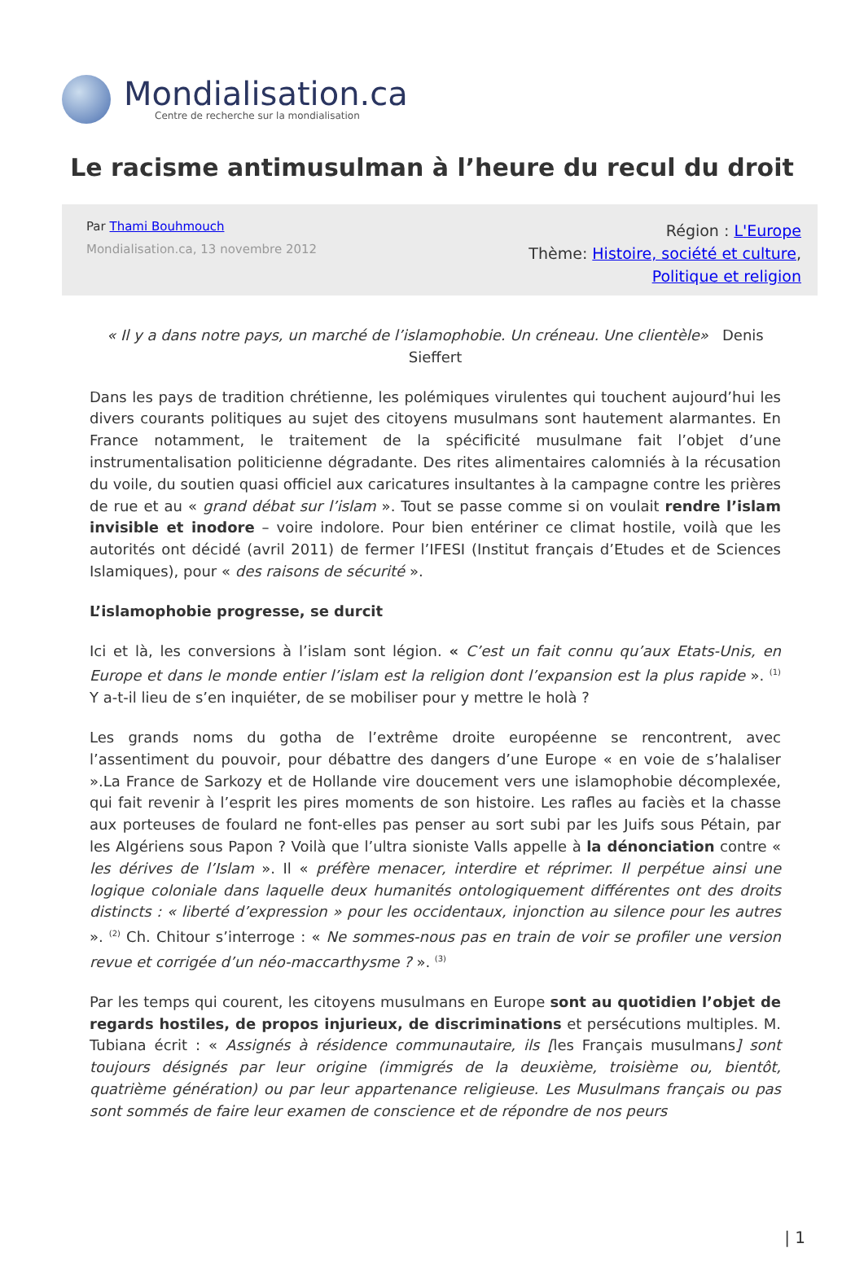Mondialisation.ca
Centre de recherche sur la mondialisation
Le racisme antimusulman à l’heure du recul du droit
Par Thami Bouhmouch
Mondialisation.ca, 13 novembre 2012
Région : L'Europe
Thème: Histoire, société et culture,
Politique et religion
« Il y a dans notre pays, un marché de l’islamophobie. Un créneau. Une clientèle» Denis Sieffert
Dans les pays de tradition chrétienne, les polémiques virulentes qui touchent aujourd’hui les divers courants politiques au sujet des citoyens musulmans sont hautement alarmantes. En France notamment, le traitement de la spécificité musulmane fait l’objet d’une instrumentalisation politicienne dégradante. Des rites alimentaires calomniés à la récusation du voile, du soutien quasi officiel aux caricatures insultantes à la campagne contre les prières de rue et au « grand débat sur l’islam ». Tout se passe comme si on voulait rendre l’islam invisible et inodore – voire indolore. Pour bien entériner ce climat hostile, voilà que les autorités ont décidé (avril 2011) de fermer l’IFESI (Institut français d’Etudes et de Sciences Islamiques), pour « des raisons de sécurité ».
L’islamophobie progresse, se durcit
Ici et là, les conversions à l’islam sont légion. « C’est un fait connu qu’aux Etats-Unis, en Europe et dans le monde entier l’islam est la religion dont l’expansion est la plus rapide ». <sup>(1)</sup> Y a-t-il lieu de s’en inquiéter, de se mobiliser pour y mettre le holà ?
Les grands noms du gotha de l’extrême droite européenne se rencontrent, avec l’assentiment du pouvoir, pour débattre des dangers d’une Europe « en voie de s’halaliser ».La France de Sarkozy et de Hollande vire doucement vers une islamophobie décomplexée, qui fait revenir à l’esprit les pires moments de son histoire. Les rafles au faciès et la chasse aux porteuses de foulard ne font-elles pas penser au sort subi par les Juifs sous Pétain, par les Algériens sous Papon ? Voilà que l’ultra sioniste Valls appelle à la dénonciation contre « les dérives de l’Islam ». Il « préfère menacer, interdire et réprimer. Il perpétue ainsi une logique coloniale dans laquelle deux humanités ontologiquement différentes ont des droits distincts : « liberté d’expression » pour les occidentaux, injonction au silence pour les autres ». <sup>(2)</sup> Ch. Chitour s’interroge : « Ne sommes-nous pas en train de voir se profiler une version revue et corrigée d’un néo-maccarthysme ? ». <sup>(3)</sup>
Par les temps qui courent, les citoyens musulmans en Europe sont au quotidien l’objet de regards hostiles, de propos injurieux, de discriminations et persécutions multiples. M. Tubiana écrit : « Assignés à résidence communautaire, ils [les Français musulmans] sont toujours désignés par leur origine (immigrés de la deuxième, troisième ou, bientôt, quatrième génération) ou par leur appartenance religieuse. Les Musulmans français ou pas sont sommés de faire leur examen de conscience et de répondre de nos peurs
| 1